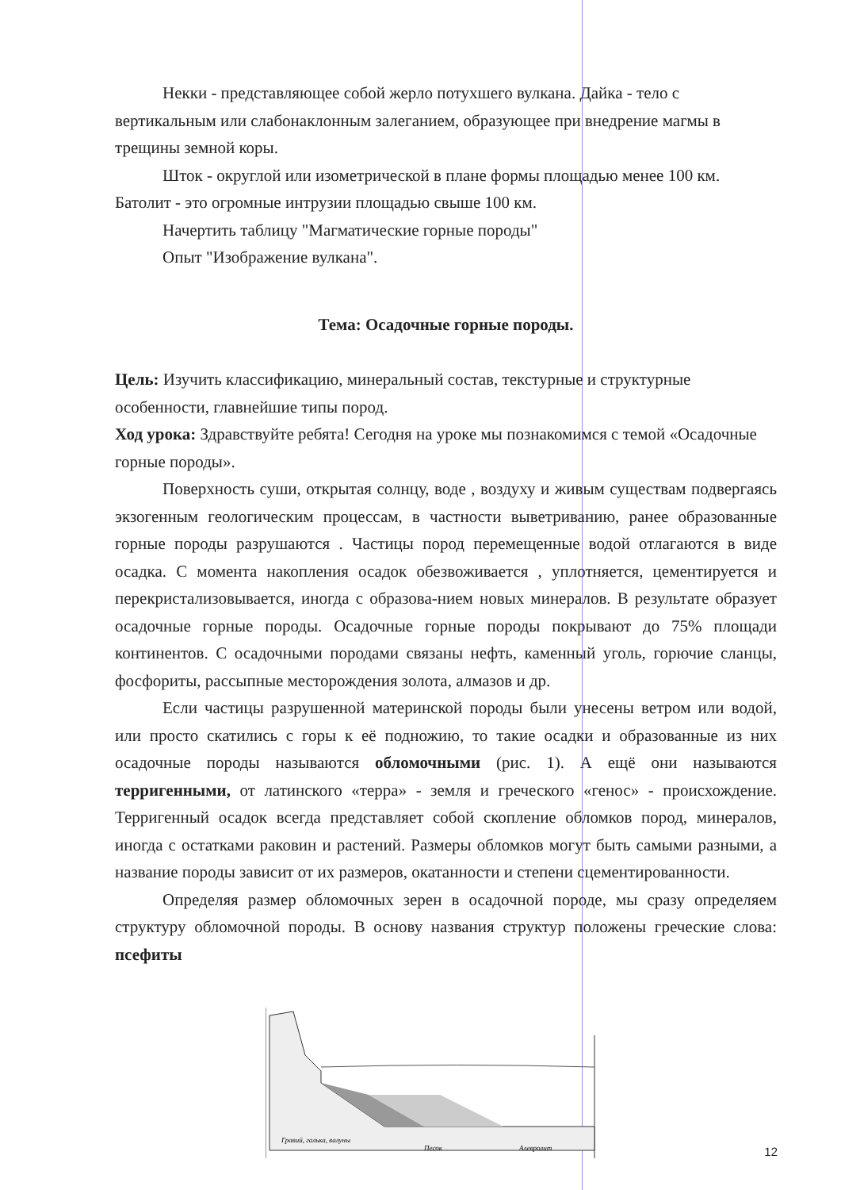Некки - представляющее собой жерло потухшего вулкана. Дайка - тело с вертикальным или слабонаклонным залеганием, образующее при внедрение магмы в трещины земной коры.
Шток - округлой или изометрической в плане формы площадью менее 100 км. Батолит - это огромные интрузии площадью свыше 100 км.
Начертить таблицу "Магматические горные породы"
Опыт "Изображение вулкана".
Тема: Осадочные горные породы.
Цель: Изучить классификацию, минеральный состав, текстурные и структурные особенности, главнейшие типы пород.
Ход урока: Здравствуйте ребята! Сегодня на уроке мы познакомимся с темой «Осадочные горные породы».
Поверхность суши, открытая солнцу, воде , воздуху и живым существам подвергаясь экзогенным геологическим процессам, в частности выветриванию, ранее образованные горные породы разрушаются . Частицы пород перемещенные водой отлагаются в виде осадка. С момента накопления осадок обезвоживается , уплотняется, цементируется и перекристализовывается, иногда с образова-нием новых минералов. В результате образует осадочные горные породы. Осадочные горные породы покрывают до 75% площади континентов. С осадочными породами связаны нефть, каменный уголь, горючие сланцы, фосфориты, рассыпные месторождения золота, алмазов и др.
Если частицы разрушенной материнской породы были унесены ветром или водой, или просто скатились с горы к её подножию, то такие осадки и образованные из них осадочные породы называются обломочными (рис. 1). А ещё они называются терригенными, от латинского «терра» - земля и греческого «генос» - происхождение. Терригенный осадок всегда представляет собой скопление обломков пород, минералов, иногда с остатками раковин и растений. Размеры обломков могут быть самыми разными, а название породы зависит от их размеров, окатанности и степени сцементированности.
Определяя размер обломочных зерен в осадочной породе, мы сразу определяем структуру обломочной породы. В основу названия структур положены греческие слова: псефиты
Гравий, галька, валуны
Песок
Алевролит
12